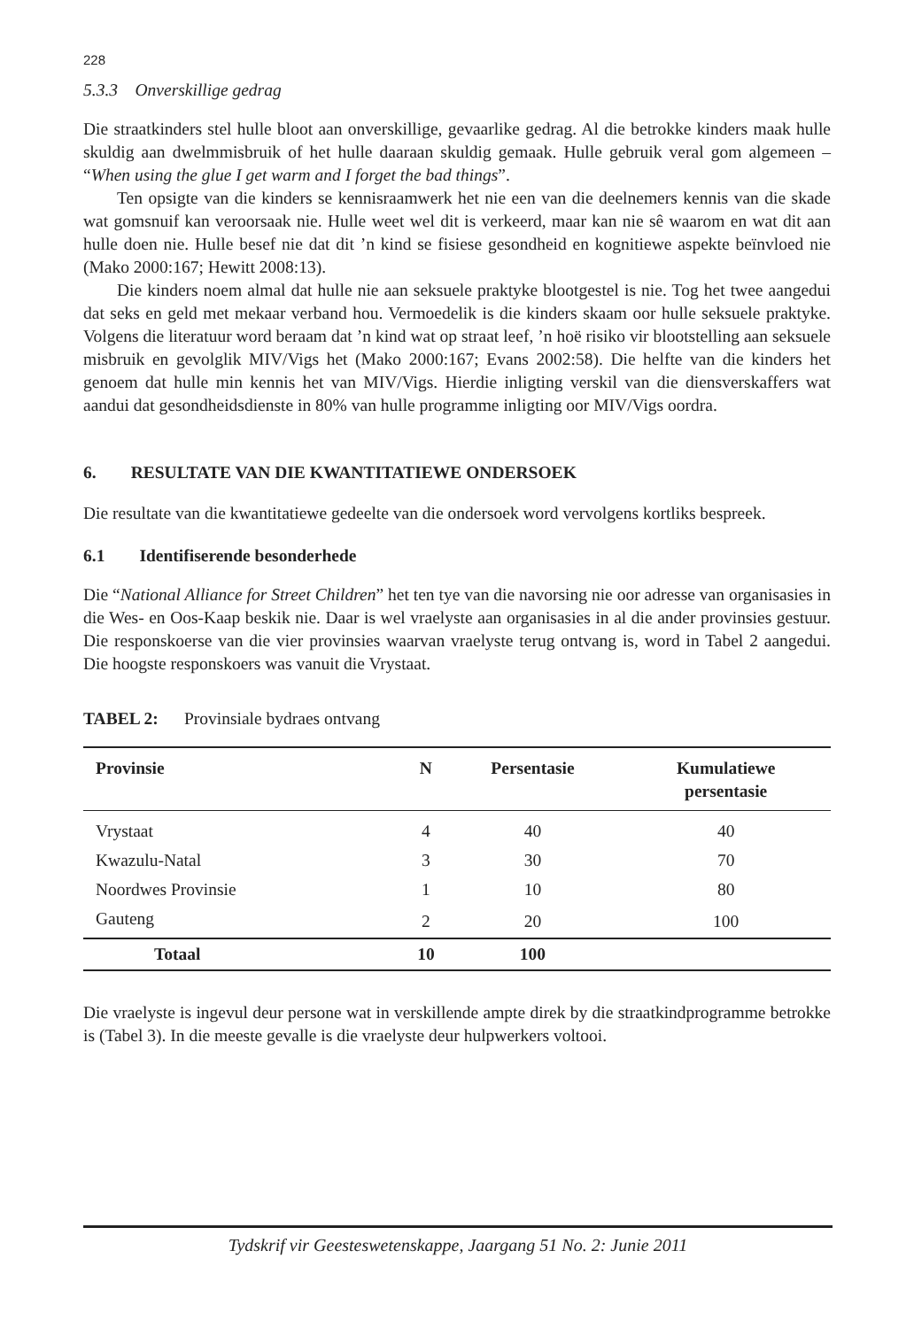228
5.3.3 Onverskillige gedrag
Die straatkinders stel hulle bloot aan onverskillige, gevaarlike gedrag. Al die betrokke kinders maak hulle skuldig aan dwelmmisbruik of het hulle daaraan skuldig gemaak. Hulle gebruik veral gom algemeen – “When using the glue I get warm and I forget the bad things”.
Ten opsigte van die kinders se kennisraamwerk het nie een van die deelnemers kennis van die skade wat gomsnuif kan veroorsaak nie. Hulle weet wel dit is verkeerd, maar kan nie sê waarom en wat dit aan hulle doen nie. Hulle besef nie dat dit ’n kind se fisiese gesondheid en kognitiewe aspekte beïnvloed nie (Mako 2000:167; Hewitt 2008:13).
Die kinders noem almal dat hulle nie aan seksuele praktyke blootgestel is nie. Tog het twee aangedui dat seks en geld met mekaar verband hou. Vermoedelik is die kinders skaam oor hulle seksuele praktyke. Volgens die literatuur word beraam dat ’n kind wat op straat leef, ’n hoë risiko vir blootstelling aan seksuele misbruik en gevolglik MIV/Vigs het (Mako 2000:167; Evans 2002:58). Die helfte van die kinders het genoem dat hulle min kennis het van MIV/Vigs. Hierdie inligting verskil van die diensverskaffers wat aandui dat gesondheidsdienste in 80% van hulle programme inligting oor MIV/Vigs oordra.
6. RESULTATE VAN DIE KWANTITATIEWE ONDERSOEK
Die resultate van die kwantitatiewe gedeelte van die ondersoek word vervolgens kortliks bespreek.
6.1 Identifiserende besonderhede
Die “National Alliance for Street Children” het ten tye van die navorsing nie oor adresse van organisasies in die Wes- en Oos-Kaap beskik nie. Daar is wel vraelyste aan organisasies in al die ander provinsies gestuur. Die responskoerse van die vier provinsies waarvan vraelyste terug ontvang is, word in Tabel 2 aangedui. Die hoogste responskoers was vanuit die Vrystaat.
TABEL 2: Provinsiale bydraes ontvang
| Provinsie | N | Persentasie | Kumulatiewe persentasie |
| --- | --- | --- | --- |
| Vrystaat | 4 | 40 | 40 |
| Kwazulu-Natal | 3 | 30 | 70 |
| Noordwes Provinsie | 1 | 10 | 80 |
| Gauteng | 2 | 20 | 100 |
| Totaal | 10 | 100 | |
Die vraelyste is ingevul deur persone wat in verskillende ampte direk by die straatkindprogramme betrokke is (Tabel 3). In die meeste gevalle is die vraelyste deur hulpwerkers voltooi.
Tydskrif vir Geesteswetenskappe, Jaargang 51 No. 2: Junie 2011